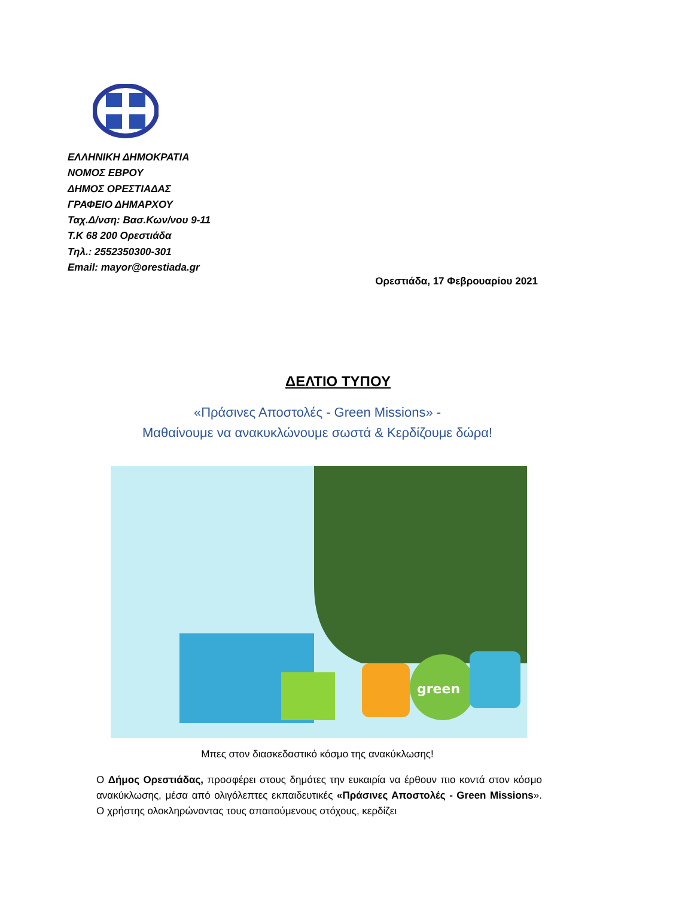ΕΛΛΗΝΙΚΗ ΔΗΜΟΚΡΑΤΙΑ
ΝΟΜΟΣ ΕΒΡΟΥ
ΔΗΜΟΣ ΟΡΕΣΤΙΑΔΑΣ
ΓΡΑΦΕΙΟ ΔΗΜΑΡΧΟΥ
Ταχ.Δ/νση: Βασ.Κων/νου 9-11
Τ.Κ 68 200 Ορεστιάδα
Τηλ.: 2552350300-301
Email: mayor@orestiada.gr
Ορεστιάδα, 17 Φεβρουαρίου 2021
ΔΕΛΤΙΟ ΤΥΠΟΥ
«Πράσινες Αποστολές - Green Missions» -
Μαθαίνουμε να ανακυκλώνουμε σωστά & Κερδίζουμε δώρα!
green
Μπες στον διασκεδαστικό κόσμο της ανακύκλωσης!
Ο Δήμος Ορεστιάδας, προσφέρει στους δημότες την ευκαιρία να έρθουν πιο κοντά στον κόσμο ανακύκλωσης, μέσα από ολιγόλεπτες εκπαιδευτικές «Πράσινες Αποστολές - Green Missions». Ο χρήστης ολοκληρώνοντας τους απαιτούμενους στόχους, κερδίζει